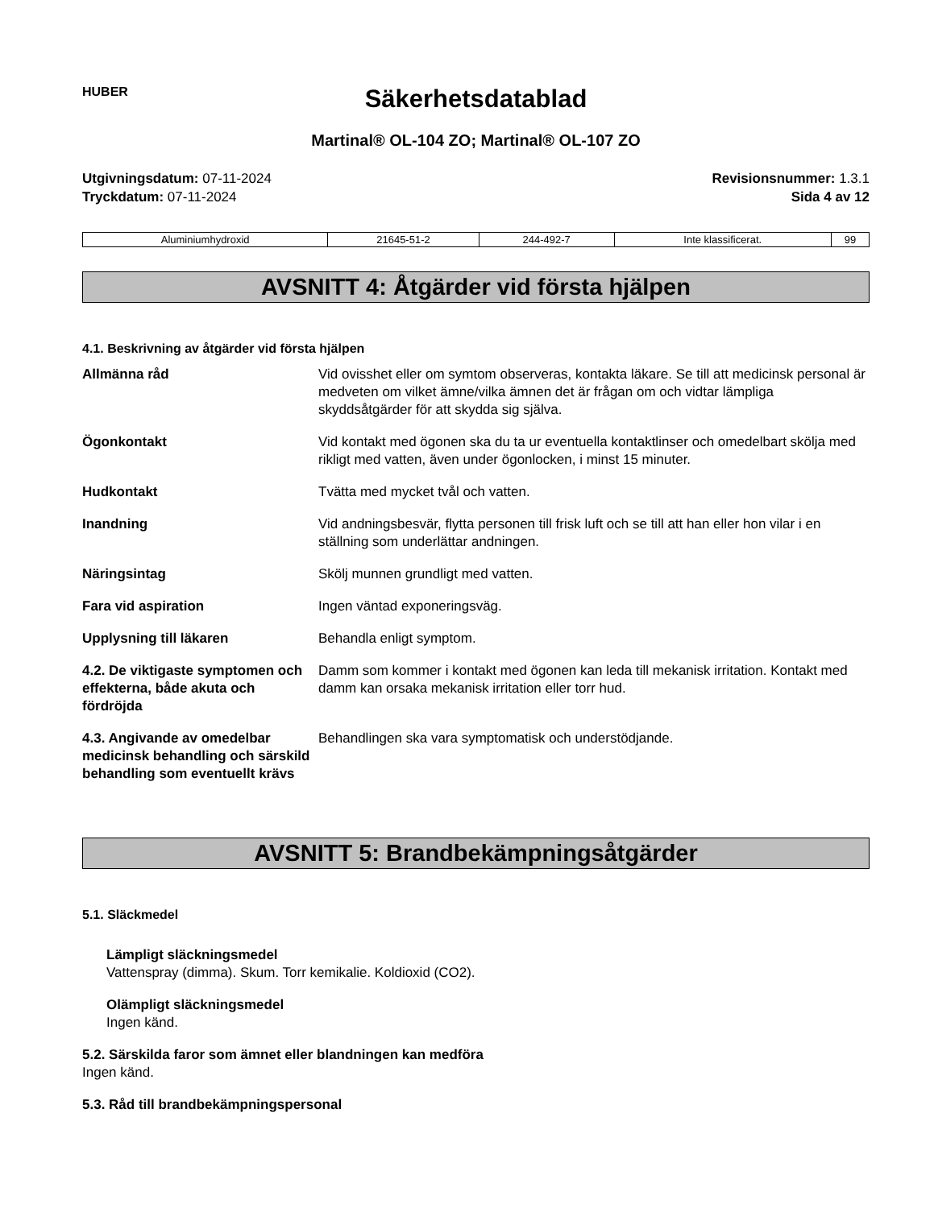HUBER
Säkerhetsdatablad
Martinal® OL-104 ZO; Martinal® OL-107 ZO
Utgivningsdatum: 07-11-2024
Tryckdatum: 07-11-2024
Revisionsnummer: 1.3.1
Sida 4 av 12
| Aluminiumhydroxid | 21645-51-2 | 244-492-7 | Inte klassificerat. | 99 |
AVSNITT 4: Åtgärder vid första hjälpen
4.1. Beskrivning av åtgärder vid första hjälpen
| Allmänna råd | Vid ovisshet eller om symtom observeras, kontakta läkare. Se till att medicinsk personal är medveten om vilket ämne/vilka ämnen det är frågan om och vidtar lämpliga skyddsåtgärder för att skydda sig själva. |
| Ögonkontakt | Vid kontakt med ögonen ska du ta ur eventuella kontaktlinser och omedelbart skölja med rikligt med vatten, även under ögonlocken, i minst 15 minuter. |
| Hudkontakt | Tvätta med mycket tvål och vatten. |
| Inandning | Vid andningsbesvär, flytta personen till frisk luft och se till att han eller hon vilar i en ställning som underlättar andningen. |
| Näringsintag | Skölj munnen grundligt med vatten. |
| Fara vid aspiration | Ingen väntad exponeringsväg. |
| Upplysning till läkaren | Behandla enligt symptom. |
| 4.2. De viktigaste symptomen och effekterna, både akuta och fördröjda | Damm som kommer i kontakt med ögonen kan leda till mekanisk irritation. Kontakt med damm kan orsaka mekanisk irritation eller torr hud. |
| 4.3. Angivande av omedelbar medicinsk behandling och särskild behandling som eventuellt krävs | Behandlingen ska vara symptomatisk och understödjande. |
AVSNITT 5: Brandbekämpningsåtgärder
5.1. Släckmedel
Lämpligt släckningsmedel
Vattenspray (dimma). Skum. Torr kemikalie. Koldioxid (CO2).
Olämpligt släckningsmedel
Ingen känd.
5.2. Särskilda faror som ämnet eller blandningen kan medföra
Ingen känd.
5.3. Råd till brandbekämpningspersonal